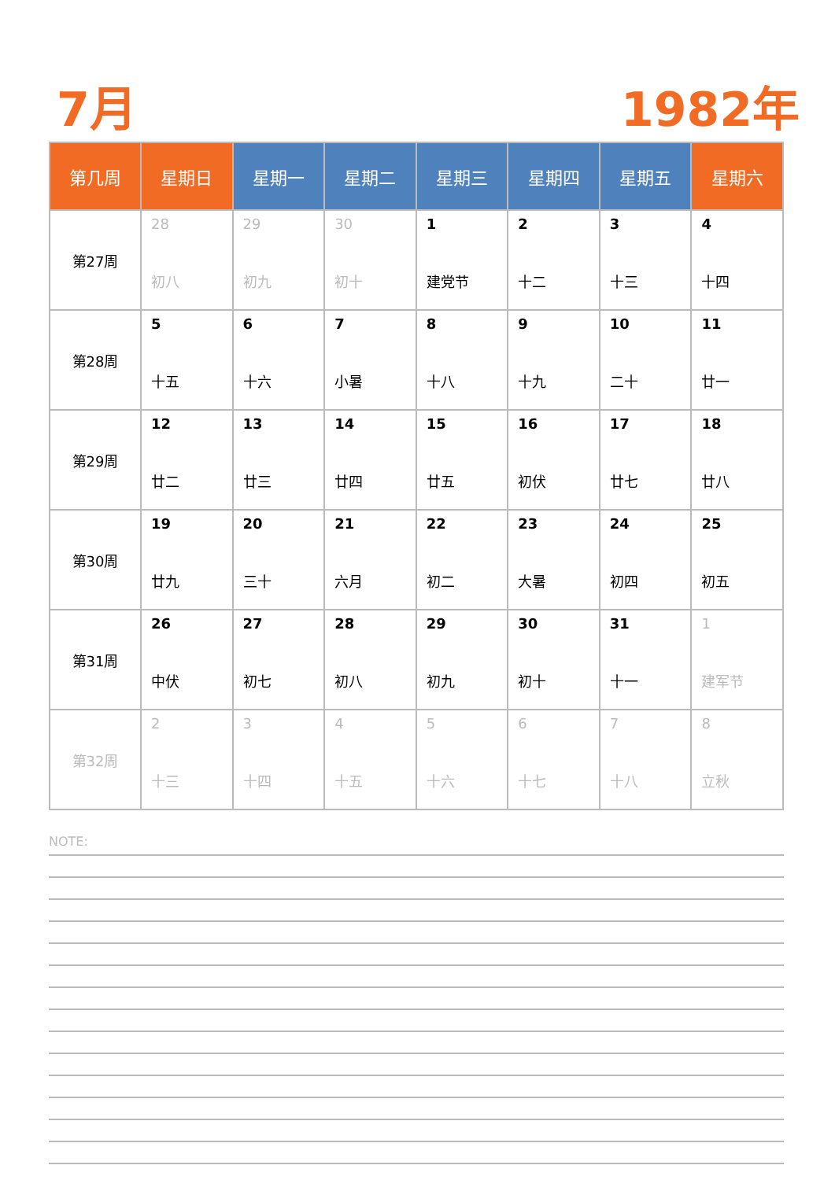7月 1982年
| 第几周 | 星期日 | 星期一 | 星期二 | 星期三 | 星期四 | 星期五 | 星期六 |
| --- | --- | --- | --- | --- | --- | --- | --- |
| 第27周 | 28 初八 | 29 初九 | 30 初十 | 1 建党节 | 2 十二 | 3 十三 | 4 十四 |
| 第28周 | 5 十五 | 6 十六 | 7 小暑 | 8 十八 | 9 十九 | 10 二十 | 11 廿一 |
| 第29周 | 12 廿二 | 13 廿三 | 14 廿四 | 15 廿五 | 16 初伏 | 17 廿七 | 18 廿八 |
| 第30周 | 19 廿九 | 20 三十 | 21 六月 | 22 初二 | 23 大暑 | 24 初四 | 25 初五 |
| 第31周 | 26 中伏 | 27 初七 | 28 初八 | 29 初九 | 30 初十 | 31 十一 | 1 建军节 |
| 第32周 | 2 十三 | 3 十四 | 4 十五 | 5 十六 | 6 十七 | 7 十八 | 8 立秋 |
NOTE: